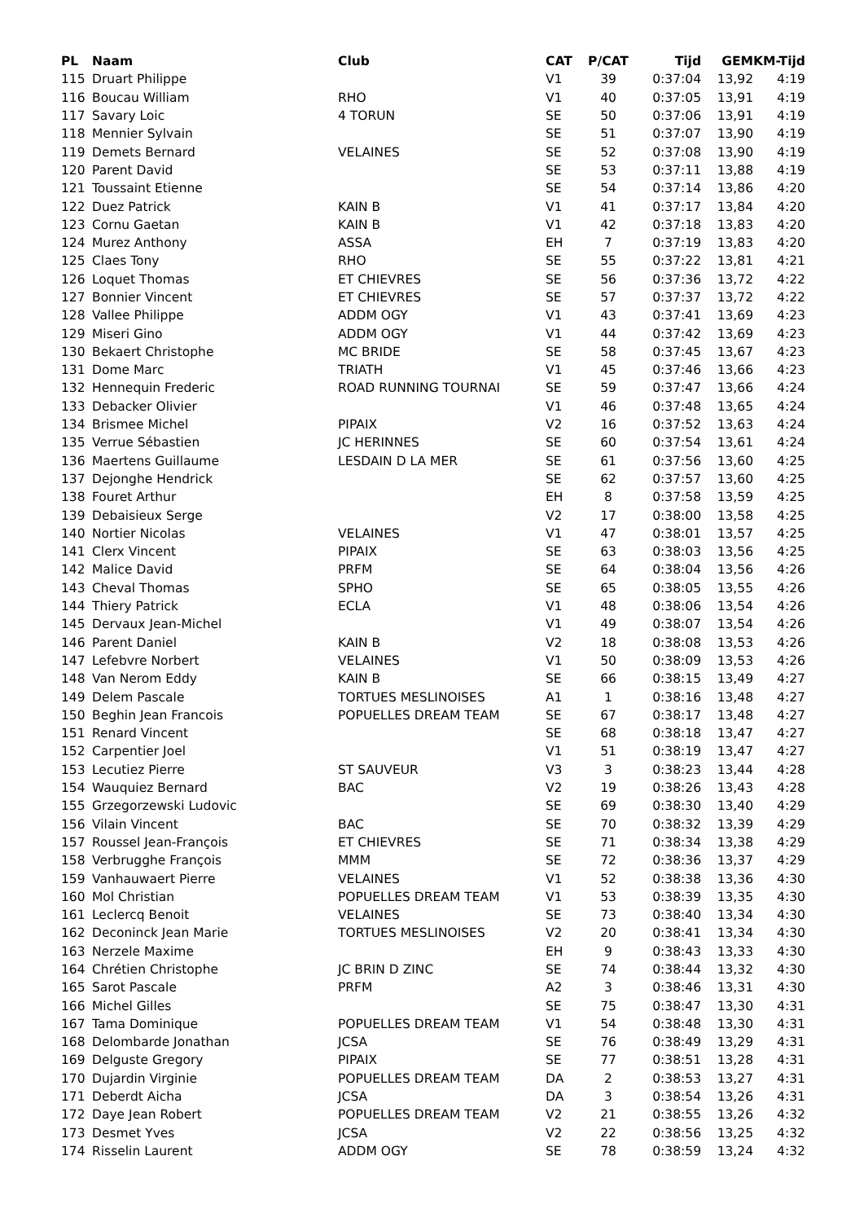| PL | Naam | Club | CAT | P/CAT | Tijd | GEM | KM-Tijd |
| --- | --- | --- | --- | --- | --- | --- | --- |
| 115 | Druart Philippe | | V1 | 39 | 0:37:04 | 13,92 | 4:19 |
| 116 | Boucau William | RHO | V1 | 40 | 0:37:05 | 13,91 | 4:19 |
| 117 | Savary Loic | 4 TORUN | SE | 50 | 0:37:06 | 13,91 | 4:19 |
| 118 | Mennier Sylvain | | SE | 51 | 0:37:07 | 13,90 | 4:19 |
| 119 | Demets Bernard | VELAINES | SE | 52 | 0:37:08 | 13,90 | 4:19 |
| 120 | Parent David | | SE | 53 | 0:37:11 | 13,88 | 4:19 |
| 121 | Toussaint Etienne | | SE | 54 | 0:37:14 | 13,86 | 4:20 |
| 122 | Duez Patrick | KAIN B | V1 | 41 | 0:37:17 | 13,84 | 4:20 |
| 123 | Cornu Gaetan | KAIN B | V1 | 42 | 0:37:18 | 13,83 | 4:20 |
| 124 | Murez Anthony | ASSA | EH | 7 | 0:37:19 | 13,83 | 4:20 |
| 125 | Claes Tony | RHO | SE | 55 | 0:37:22 | 13,81 | 4:21 |
| 126 | Loquet Thomas | ET CHIEVRES | SE | 56 | 0:37:36 | 13,72 | 4:22 |
| 127 | Bonnier Vincent | ET CHIEVRES | SE | 57 | 0:37:37 | 13,72 | 4:22 |
| 128 | Vallee Philippe | ADDM OGY | V1 | 43 | 0:37:41 | 13,69 | 4:23 |
| 129 | Miseri Gino | ADDM OGY | V1 | 44 | 0:37:42 | 13,69 | 4:23 |
| 130 | Bekaert Christophe | MC BRIDE | SE | 58 | 0:37:45 | 13,67 | 4:23 |
| 131 | Dome Marc | TRIATH | V1 | 45 | 0:37:46 | 13,66 | 4:23 |
| 132 | Hennequin Frederic | ROAD RUNNING TOURNAI | SE | 59 | 0:37:47 | 13,66 | 4:24 |
| 133 | Debacker Olivier | | V1 | 46 | 0:37:48 | 13,65 | 4:24 |
| 134 | Brismee Michel | PIPAIX | V2 | 16 | 0:37:52 | 13,63 | 4:24 |
| 135 | Verrue Sébastien | JC HERINNES | SE | 60 | 0:37:54 | 13,61 | 4:24 |
| 136 | Maertens Guillaume | LESDAIN D LA MER | SE | 61 | 0:37:56 | 13,60 | 4:25 |
| 137 | Dejonghe Hendrick | | SE | 62 | 0:37:57 | 13,60 | 4:25 |
| 138 | Fouret Arthur | | EH | 8 | 0:37:58 | 13,59 | 4:25 |
| 139 | Debaisieux Serge | | V2 | 17 | 0:38:00 | 13,58 | 4:25 |
| 140 | Nortier Nicolas | VELAINES | V1 | 47 | 0:38:01 | 13,57 | 4:25 |
| 141 | Clerx Vincent | PIPAIX | SE | 63 | 0:38:03 | 13,56 | 4:25 |
| 142 | Malice David | PRFM | SE | 64 | 0:38:04 | 13,56 | 4:26 |
| 143 | Cheval Thomas | SPHO | SE | 65 | 0:38:05 | 13,55 | 4:26 |
| 144 | Thiery Patrick | ECLA | V1 | 48 | 0:38:06 | 13,54 | 4:26 |
| 145 | Dervaux Jean-Michel | | V1 | 49 | 0:38:07 | 13,54 | 4:26 |
| 146 | Parent Daniel | KAIN B | V2 | 18 | 0:38:08 | 13,53 | 4:26 |
| 147 | Lefebvre Norbert | VELAINES | V1 | 50 | 0:38:09 | 13,53 | 4:26 |
| 148 | Van Nerom Eddy | KAIN B | SE | 66 | 0:38:15 | 13,49 | 4:27 |
| 149 | Delem Pascale | TORTUES MESLINOISES | A1 | 1 | 0:38:16 | 13,48 | 4:27 |
| 150 | Beghin Jean Francois | POPUELLES DREAM TEAM | SE | 67 | 0:38:17 | 13,48 | 4:27 |
| 151 | Renard Vincent | | SE | 68 | 0:38:18 | 13,47 | 4:27 |
| 152 | Carpentier Joel | | V1 | 51 | 0:38:19 | 13,47 | 4:27 |
| 153 | Lecutiez Pierre | ST SAUVEUR | V3 | 3 | 0:38:23 | 13,44 | 4:28 |
| 154 | Wauquiez Bernard | BAC | V2 | 19 | 0:38:26 | 13,43 | 4:28 |
| 155 | Grzegorzewski Ludovic | | SE | 69 | 0:38:30 | 13,40 | 4:29 |
| 156 | Vilain Vincent | BAC | SE | 70 | 0:38:32 | 13,39 | 4:29 |
| 157 | Roussel Jean-François | ET CHIEVRES | SE | 71 | 0:38:34 | 13,38 | 4:29 |
| 158 | Verbrugghe François | MMM | SE | 72 | 0:38:36 | 13,37 | 4:29 |
| 159 | Vanhauwaert Pierre | VELAINES | V1 | 52 | 0:38:38 | 13,36 | 4:30 |
| 160 | Mol Christian | POPUELLES DREAM TEAM | V1 | 53 | 0:38:39 | 13,35 | 4:30 |
| 161 | Leclercq Benoit | VELAINES | SE | 73 | 0:38:40 | 13,34 | 4:30 |
| 162 | Deconinck Jean Marie | TORTUES MESLINOISES | V2 | 20 | 0:38:41 | 13,34 | 4:30 |
| 163 | Nerzele Maxime | | EH | 9 | 0:38:43 | 13,33 | 4:30 |
| 164 | Chrétien Christophe | JC BRIN D ZINC | SE | 74 | 0:38:44 | 13,32 | 4:30 |
| 165 | Sarot Pascale | PRFM | A2 | 3 | 0:38:46 | 13,31 | 4:30 |
| 166 | Michel Gilles | | SE | 75 | 0:38:47 | 13,30 | 4:31 |
| 167 | Tama Dominique | POPUELLES DREAM TEAM | V1 | 54 | 0:38:48 | 13,30 | 4:31 |
| 168 | Delombarde Jonathan | JCSA | SE | 76 | 0:38:49 | 13,29 | 4:31 |
| 169 | Delguste Gregory | PIPAIX | SE | 77 | 0:38:51 | 13,28 | 4:31 |
| 170 | Dujardin Virginie | POPUELLES DREAM TEAM | DA | 2 | 0:38:53 | 13,27 | 4:31 |
| 171 | Deberdt Aicha | JCSA | DA | 3 | 0:38:54 | 13,26 | 4:31 |
| 172 | Daye Jean Robert | POPUELLES DREAM TEAM | V2 | 21 | 0:38:55 | 13,26 | 4:32 |
| 173 | Desmet Yves | JCSA | V2 | 22 | 0:38:56 | 13,25 | 4:32 |
| 174 | Risselin Laurent | ADDM OGY | SE | 78 | 0:38:59 | 13,24 | 4:32 |